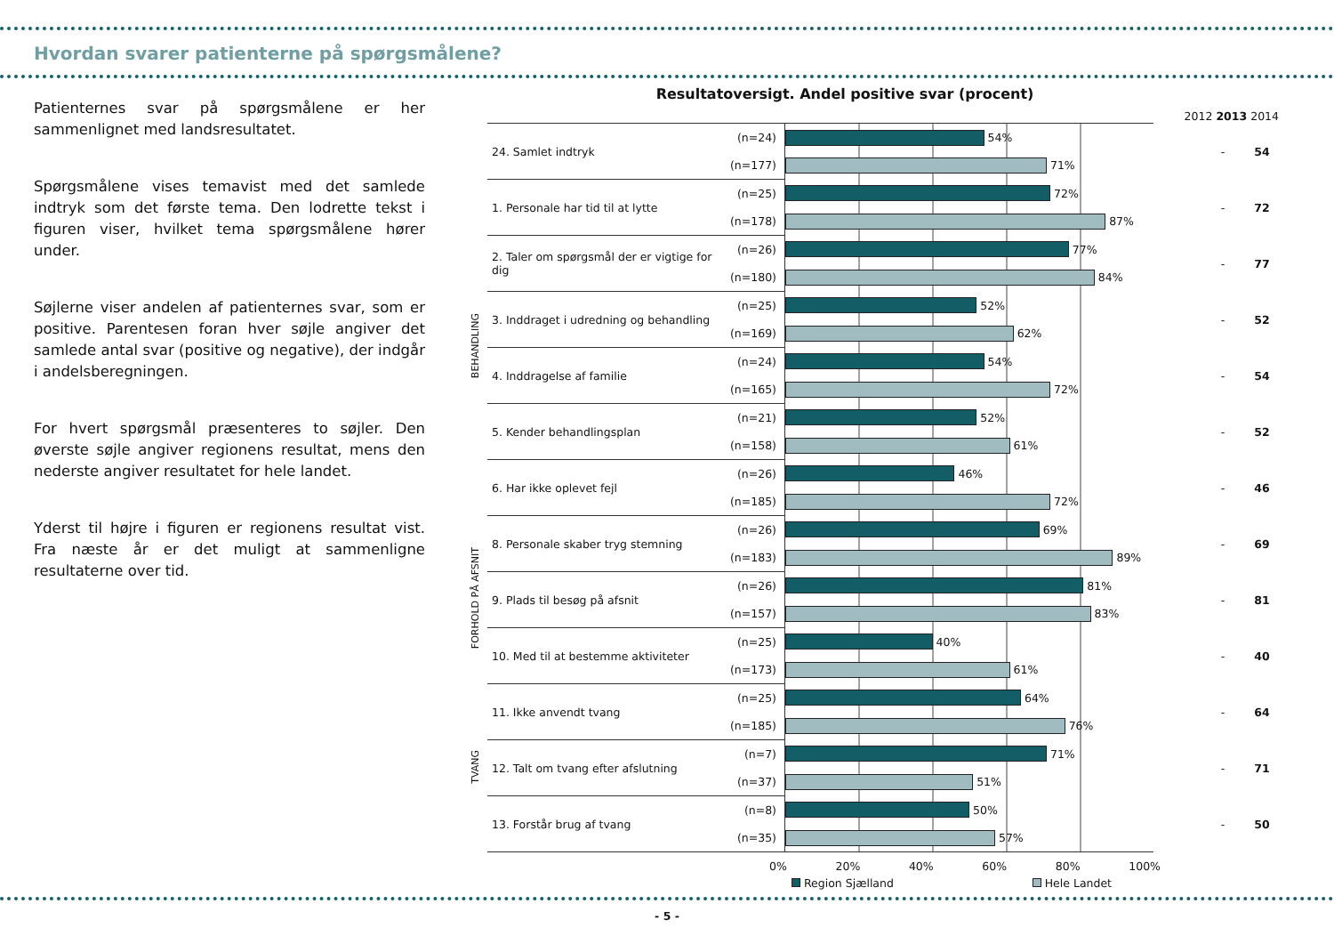Hvordan svarer patienterne på spørgsmålene?
Patienternes svar på spørgsmålene er her sammenlignet med landsresultatet.
Spørgsmålene vises temavist med det samlede indtryk som det første tema. Den lodrette tekst i figuren viser, hvilket tema spørgsmålene hører under.
Søjlerne viser andelen af patienternes svar, som er positive. Parentesen foran hver søjle angiver det samlede antal svar (positive og negative), der indgår i andelsberegningen.
For hvert spørgsmål præsenteres to søjler. Den øverste søjle angiver regionens resultat, mens den nederste angiver resultatet for hele landet.
Yderst til højre i figuren er regionens resultat vist. Fra næste år er det muligt at sammenligne resultaterne over tid.
Resultatoversigt. Andel positive svar (procent)
2012 2013 2014
| | 24. Samlet indtryk | (n=24) | 54% | | - 54 |
| | | (n=177) | 71% | | |
| BEHANDLING | 1. Personale har tid til at lytte | (n=25) | 72% | | - 72 |
| | | (n=178) | 87% | | |
| | 2. Taler om spørgsmål der er vigtige for dig | (n=26) | 77% | | - 77 |
| | | (n=180) | 84% | | |
| | 3. Inddraget i udredning og behandling | (n=25) | 52% | | - 52 |
| | | (n=169) | 62% | | |
| | 4. Inddragelse af familie | (n=24) | 54% | | - 54 |
| | | (n=165) | 72% | | |
| | 5. Kender behandlingsplan | (n=21) | 52% | | - 52 |
| | | (n=158) | 61% | | |
| | 6. Har ikke oplevet fejl | (n=26) | 46% | | - 46 |
| | | (n=185) | 72% | | |
| FORHOLD PÅ AFSNIT | 8. Personale skaber tryg stemning | (n=26) | 69% | | - 69 |
| | | (n=183) | 89% | | |
| | 9. Plads til besøg på afsnit | (n=26) | 81% | | - 81 |
| | | (n=157) | 83% | | |
| | 10. Med til at bestemme aktiviteter | (n=25) | 40% | | - 40 |
| | | (n=173) | 61% | | |
| TVANG | 11. Ikke anvendt tvang | (n=25) | 64% | | - 64 |
| | | (n=185) | 76% | | |
| | 12. Talt om tvang efter afslutning | (n=7) | 71% | | - 71 |
| | | (n=37) | 51% | | |
| | 13. Forstår brug af tvang | (n=8) | 50% | | - 50 |
| | | (n=35) | 57% | | |
0% 20% 40% 60% 80% 100%
Region Sjælland Hele Landet
- 5 -